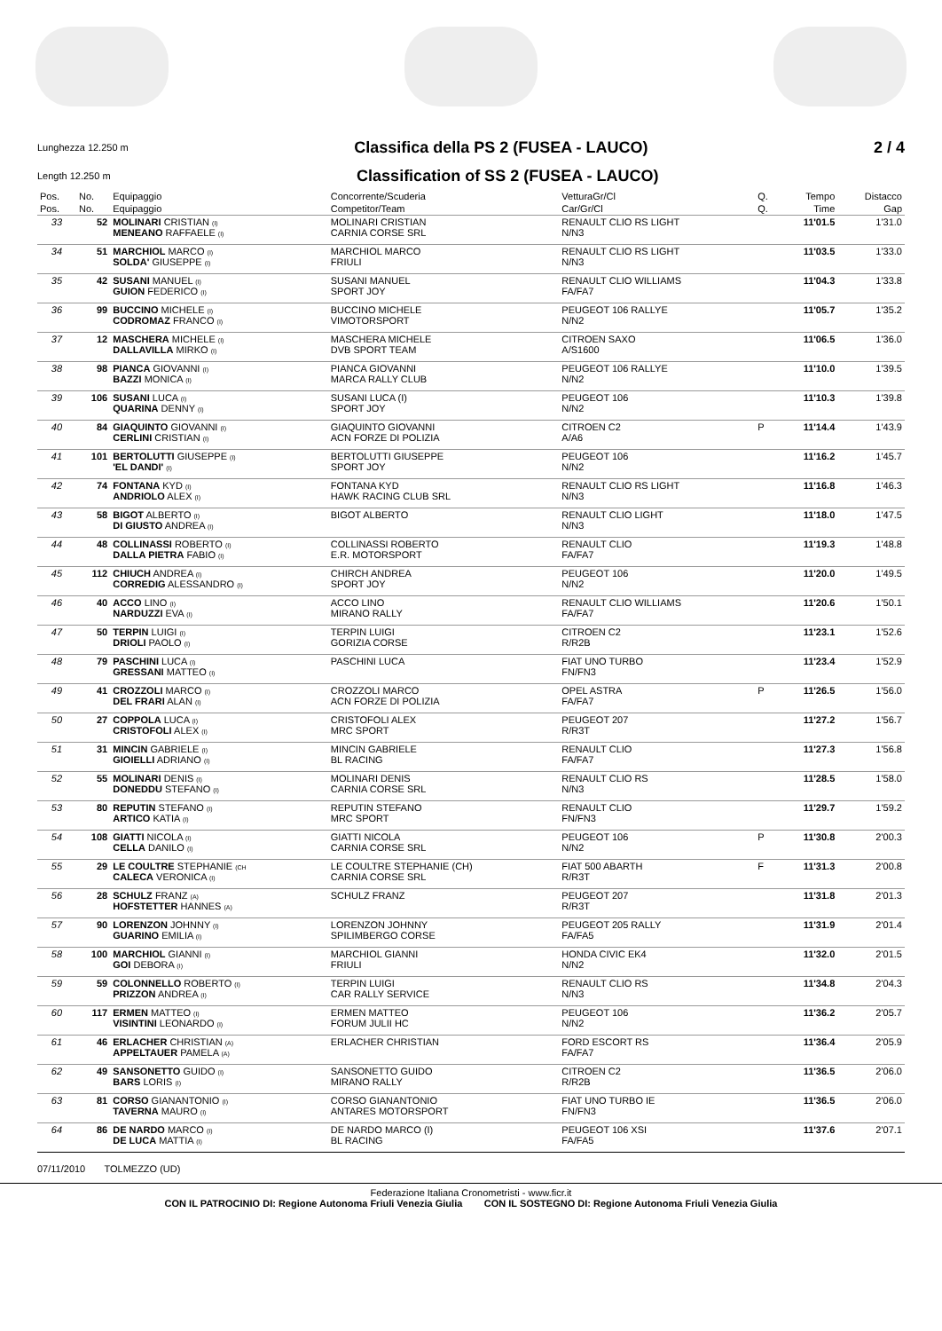Lunghezza 12.250 m Classifica della PS 2 (FUSEA - LAUCO) 2 / 4
Length 12.250 m Classification of SS 2 (FUSEA - LAUCO)
| Pos. | No. | Equipaggio | Concorrente/Scuderia | VetturaGr/Cl | Q. | Tempo | Distacco |
| --- | --- | --- | --- | --- | --- | --- | --- |
| Pos. | No. | Equipaggio | Competitor/Team | Car/Gr/Cl | Q. | Time | Gap |
| 33 | 52 | MOLINARI CRISTIAN (I) MENEANO RAFFAELE (I) | MOLINARI CRISTIAN CARNIA CORSE SRL | RENAULT CLIO RS LIGHT N/N3 | | 11'01.5 | 1'31.0 |
| 34 | 51 | MARCHIOL MARCO (I) SOLDA' GIUSEPPE (I) | MARCHIOL MARCO FRIULI | RENAULT CLIO RS LIGHT N/N3 | | 11'03.5 | 1'33.0 |
| 35 | 42 | SUSANI MANUEL (I) GUION FEDERICO (I) | SUSANI MANUEL SPORT JOY | RENAULT CLIO WILLIAMS FA/FA7 | | 11'04.3 | 1'33.8 |
| 36 | 99 | BUCCINO MICHELE (I) CODROMAZ FRANCO (I) | BUCCINO MICHELE VIMOTORSPORT | PEUGEOT 106 RALLYE N/N2 | | 11'05.7 | 1'35.2 |
| 37 | 12 | MASCHERA MICHELE (I) DALLAVILLA MIRKO (I) | MASCHERA MICHELE DVB SPORT TEAM | CITROEN SAXO A/S1600 | | 11'06.5 | 1'36.0 |
| 38 | 98 | PIANCA GIOVANNI (I) BAZZI MONICA (I) | PIANCA GIOVANNI MARCA RALLY CLUB | PEUGEOT 106 RALLYE N/N2 | | 11'10.0 | 1'39.5 |
| 39 | 106 | SUSANI LUCA (I) QUARINA DENNY (I) | SUSANI LUCA (I) SPORT JOY | PEUGEOT 106 N/N2 | | 11'10.3 | 1'39.8 |
| 40 | 84 | GIAQUINTO GIOVANNI (I) CERLINI CRISTIAN (I) | GIAQUINTO GIOVANNI ACN FORZE DI POLIZIA | CITROEN C2 A/A6 | P | 11'14.4 | 1'43.9 |
| 41 | 101 | BERTOLUTTI GIUSEPPE (I) 'EL DANDI' (I) | BERTOLUTTI GIUSEPPE SPORT JOY | PEUGEOT 106 N/N2 | | 11'16.2 | 1'45.7 |
| 42 | 74 | FONTANA KYD (I) ANDRIOLO ALEX (I) | FONTANA KYD HAWK RACING CLUB SRL | RENAULT CLIO RS LIGHT N/N3 | | 11'16.8 | 1'46.3 |
| 43 | 58 | BIGOT ALBERTO (I) DI GIUSTO ANDREA (I) | BIGOT ALBERTO | RENAULT CLIO LIGHT N/N3 | | 11'18.0 | 1'47.5 |
| 44 | 48 | COLLINASSI ROBERTO (I) DALLA PIETRA FABIO (I) | COLLINASSI ROBERTO E.R. MOTORSPORT | RENAULT CLIO FA/FA7 | | 11'19.3 | 1'48.8 |
| 45 | 112 | CHIUCH ANDREA (I) CORREDIG ALESSANDRO (I) | CHIRCH ANDREA SPORT JOY | PEUGEOT 106 N/N2 | | 11'20.0 | 1'49.5 |
| 46 | 40 | ACCO LINO (I) NARDUZZI EVA (I) | ACCO LINO MIRANO RALLY | RENAULT CLIO WILLIAMS FA/FA7 | | 11'20.6 | 1'50.1 |
| 47 | 50 | TERPIN LUIGI (I) DRIOLI PAOLO (I) | TERPIN LUIGI GORIZIA CORSE | CITROEN C2 R/R2B | | 11'23.1 | 1'52.6 |
| 48 | 79 | PASCHINI LUCA (I) GRESSANI MATTEO (I) | PASCHINI LUCA | FIAT UNO TURBO FN/FN3 | | 11'23.4 | 1'52.9 |
| 49 | 41 | CROZZOLI MARCO (I) DEL FRARI ALAN (I) | CROZZOLI MARCO ACN FORZE DI POLIZIA | OPEL ASTRA FA/FA7 | P | 11'26.5 | 1'56.0 |
| 50 | 27 | COPPOLA LUCA (I) CRISTOFOLI ALEX (I) | CRISTOFOLI ALEX MRC SPORT | PEUGEOT 207 R/R3T | | 11'27.2 | 1'56.7 |
| 51 | 31 | MINCIN GABRIELE (I) GIOIELLI ADRIANO (I) | MINCIN GABRIELE BL RACING | RENAULT CLIO FA/FA7 | | 11'27.3 | 1'56.8 |
| 52 | 55 | MOLINARI DENIS (I) DONEDDU STEFANO (I) | MOLINARI DENIS CARNIA CORSE SRL | RENAULT CLIO RS N/N3 | | 11'28.5 | 1'58.0 |
| 53 | 80 | REPUTIN STEFANO (I) ARTICO KATIA (I) | REPUTIN STEFANO MRC SPORT | RENAULT CLIO FN/FN3 | | 11'29.7 | 1'59.2 |
| 54 | 108 | GIATTI NICOLA (I) CELLA DANILO (I) | GIATTI NICOLA CARNIA CORSE SRL | PEUGEOT 106 N/N2 | P | 11'30.8 | 2'00.3 |
| 55 | 29 | LE COULTRE STEPHANIE (CH CALECA VERONICA (I) | LE COULTRE STEPHANIE (CH) CARNIA CORSE SRL | FIAT 500 ABARTH R/R3T | F | 11'31.3 | 2'00.8 |
| 56 | 28 | SCHULZ FRANZ (A) HOFSTETTER HANNES (A) | SCHULZ FRANZ | PEUGEOT 207 R/R3T | | 11'31.8 | 2'01.3 |
| 57 | 90 | LORENZON JOHNNY (I) GUARINO EMILIA (I) | LORENZON JOHNNY SPILIMBERGO CORSE | PEUGEOT 205 RALLY FA/FA5 | | 11'31.9 | 2'01.4 |
| 58 | 100 | MARCHIOL GIANNI (I) GOI DEBORA (I) | MARCHIOL GIANNI FRIULI | HONDA CIVIC EK4 N/N2 | | 11'32.0 | 2'01.5 |
| 59 | 59 | COLONNELLO ROBERTO (I) PRIZZON ANDREA (I) | TERPIN LUIGI CAR RALLY SERVICE | RENAULT CLIO RS N/N3 | | 11'34.8 | 2'04.3 |
| 60 | 117 | ERMEN MATTEO (I) VISINTINI LEONARDO (I) | ERMEN MATTEO FORUM JULII HC | PEUGEOT 106 N/N2 | | 11'36.2 | 2'05.7 |
| 61 | 46 | ERLACHER CHRISTIAN (A) APPELTAUER PAMELA (A) | ERLACHER CHRISTIAN | FORD ESCORT RS FA/FA7 | | 11'36.4 | 2'05.9 |
| 62 | 49 | SANSONETTO GUIDO (I) BARS LORIS (I) | SANSONETTO GUIDO MIRANO RALLY | CITROEN C2 R/R2B | | 11'36.5 | 2'06.0 |
| 63 | 81 | CORSO GIANANTONIO (I) TAVERNA MAURO (I) | CORSO GIANANTONIO ANTARES MOTORSPORT | FIAT UNO TURBO IE FN/FN3 | | 11'36.5 | 2'06.0 |
| 64 | 86 | DE NARDO MARCO (I) DE LUCA MATTIA (I) | DE NARDO MARCO (I) BL RACING | PEUGEOT 106 XSI FA/FA5 | | 11'37.6 | 2'07.1 |
07/11/2010 TOLMEZZO (UD)
Federazione Italiana Cronometristi - www.ficr.it
CON IL PATROCINIO DI: Regione Autonoma Friuli Venezia Giulia CON IL SOSTEGNO DI: Regione Autonoma Friuli Venezia Giulia